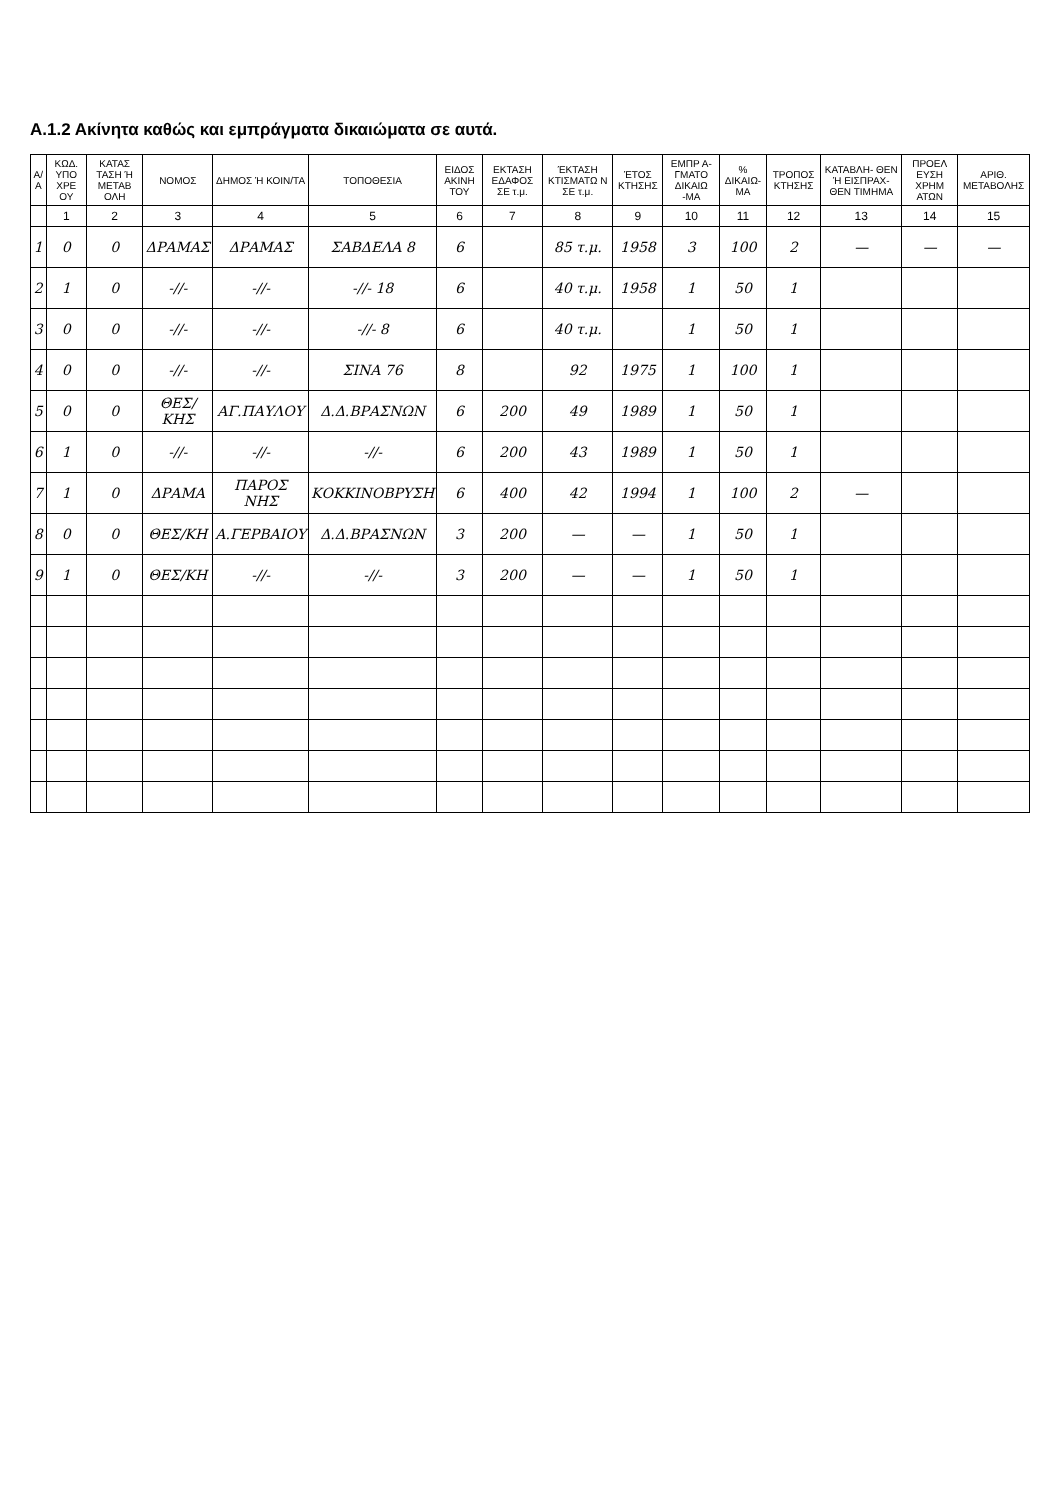Α.1.2 Ακίνητα καθώς και εμπράγματα δικαιώματα σε αυτά.
| Α/Α | ΚΩΔ. ΥΠΟ ΧΡΕ ΟΥ | ΚΑΤΑΣ ΤΑΣΗ Ή ΜΕΤΑΒ ΟΛΗ | ΝΟΜΟΣ | ΔΗΜΟΣ Ή ΚΟΙΝ/ΤΑ | ΤΟΠΟΘΕΣΙΑ | ΕΙΔΟΣ ΑΚΙΝΗ ΤΟΥ | ΕΚΤΑΣΗ ΕΔΑΦΟΣ ΣΕ τ.μ. | ΈΚΤΑΣΗ ΚΤΙΣΜΑΤΩ Ν ΣΕ τ.μ. | ΈΤΟΣ ΚΤΗΣΗΣ | ΕΜΠΡ Α- ΓΜΑΤΟ ΔΙΚΑΙΩ -ΜΑ | % ΔΙΚΑΙΩ- ΜΑ | ΤΡΟΠΟΣ ΚΤΗΣΗΣ | ΚΑΤΑΒΛΗ- ΘΕΝ Ή ΕΙΣΠΡΑΧ- ΘΕΝ ΤΙΜΗΜΑ | ΠΡΟΕΛ ΕΥΣΗ ΧΡΗΜ ΑΤΩΝ | ΑΡΙΘ. ΜΕΤΑΒΟΛΗΣ |
| --- | --- | --- | --- | --- | --- | --- | --- | --- | --- | --- | --- | --- | --- | --- | --- |
| | 1 | 2 | 3 | 4 | 5 | 6 | 7 | 8 | 9 | 10 | 11 | 12 | 13 | 14 | 15 |
| 1 | 0 | 0 | ΔΡΑΜΑΣ | ΔΡΑΜΑΣ | ΣΑΒΔΕΛΑ 8 | 6 | | 85 τ.μ. | 1958 | 3 | 100 | 2 | — | — | — |
| 2 | 1 | 0 | -//- | -//- | -//- 18 | 6 | | 40 τ.μ. | 1958 | 1 | 50 | 1 | | | |
| 3 | 0 | 0 | -//- | -//- | -//- 8 | 6 | | 40 τ.μ. | | 1 | 50 | 1 | | | |
| 4 | 0 | 0 | -//- | -//- | ΣΙΝΑ 76 | 8 | | 92 | 1975 | 1 | 100 | 1 | | | |
| 5 | 0 | 0 | ΘΕΣ/ΚΗΣ | ΑΓ.ΠΑΥΛΟΥ | Δ.Δ.ΒΡΑΣΝΩΝ | 6 | 200 | 49 | 1989 | 1 | 50 | 1 | | | |
| 6 | 1 | 0 | -//- | -//- | -//- | 6 | 200 | 43 | 1989 | 1 | 50 | 1 | | | |
| 7 | 1 | 0 | ΔΡΑΜΑ | ΠΑΡΟΣ ΝΗΣ | ΚΟΚΚΙΝΟΒΡΥΣΗ | 6 | 400 | 42 | 1994 | 1 | 100 | 2 | — | | |
| 8 | 0 | 0 | ΘΕΣ/ΚΗ | Α.ΓΕΡΒΑΙΟΥ | Δ.Δ.ΒΡΑΣΝΩΝ | 3 | 200 | — | — | 1 | 50 | 1 | | | |
| 9 | 1 | 0 | ΘΕΣ/ΚΗ | -//- | -//- | 3 | 200 | — | — | 1 | 50 | 1 | | | |